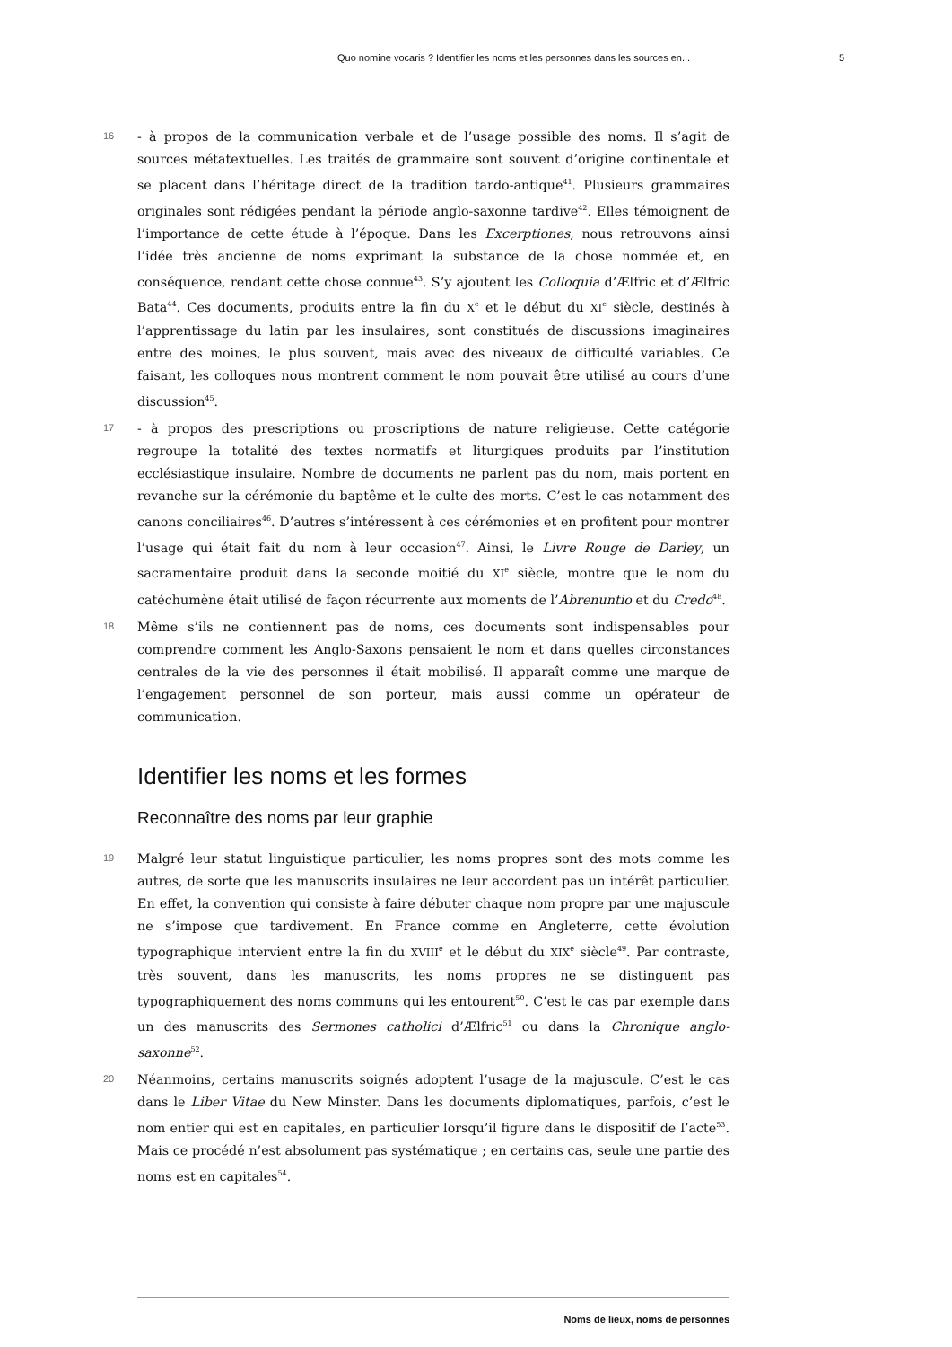Quo nomine vocaris ? Identifier les noms et les personnes dans les sources en... 5
16
- à propos de la communication verbale et de l’usage possible des noms. Il s’agit de sources métatextuelles. Les traités de grammaire sont souvent d’origine continentale et se placent dans l’héritage direct de la tradition tardo-antique<sup>41</sup>. Plusieurs grammaires originales sont rédigées pendant la période anglo-saxonne tardive<sup>42</sup>. Elles témoignent de l’importance de cette étude à l’époque. Dans les Excerptiones, nous retrouvons ainsi l’idée très ancienne de noms exprimant la substance de la chose nommée et, en conséquence, rendant cette chose connue<sup>43</sup>. S’y ajoutent les Colloquia d’Ælfric et d’Ælfric Bata<sup>44</sup>. Ces documents, produits entre la fin du X<sup>e</sup> et le début du XI<sup>e</sup> siècle, destinés à l’apprentissage du latin par les insulaires, sont constitués de discussions imaginaires entre des moines, le plus souvent, mais avec des niveaux de difficulté variables. Ce faisant, les colloques nous montrent comment le nom pouvait être utilisé au cours d’une discussion<sup>45</sup>.
17
- à propos des prescriptions ou proscriptions de nature religieuse. Cette catégorie regroupe la totalité des textes normatifs et liturgiques produits par l’institution ecclésiastique insulaire. Nombre de documents ne parlent pas du nom, mais portent en revanche sur la cérémonie du baptême et le culte des morts. C’est le cas notamment des canons conciliaires<sup>46</sup>. D’autres s’intéressent à ces cérémonies et en profitent pour montrer l’usage qui était fait du nom à leur occasion<sup>47</sup>. Ainsi, le Livre Rouge de Darley, un sacramentaire produit dans la seconde moitié du XI<sup>e</sup> siècle, montre que le nom du catéchumène était utilisé de façon récurrente aux moments de l’Abrenuntio et du Credo<sup>48</sup>.
18
Même s’ils ne contiennent pas de noms, ces documents sont indispensables pour comprendre comment les Anglo-Saxons pensaient le nom et dans quelles circonstances centrales de la vie des personnes il était mobilisé. Il apparaît comme une marque de l’engagement personnel de son porteur, mais aussi comme un opérateur de communication.
Identifier les noms et les formes
Reconnaître des noms par leur graphie
19
Malgré leur statut linguistique particulier, les noms propres sont des mots comme les autres, de sorte que les manuscrits insulaires ne leur accordent pas un intérêt particulier. En effet, la convention qui consiste à faire débuter chaque nom propre par une majuscule ne s’impose que tardivement. En France comme en Angleterre, cette évolution typographique intervient entre la fin du XVIII<sup>e</sup> et le début du XIX<sup>e</sup> siècle<sup>49</sup>. Par contraste, très souvent, dans les manuscrits, les noms propres ne se distinguent pas typographiquement des noms communs qui les entourent<sup>50</sup>. C’est le cas par exemple dans un des manuscrits des Sermones catholici d’Ælfric<sup>51</sup> ou dans la Chronique anglo-saxonne<sup>52</sup>.
20
Néanmoins, certains manuscrits soignés adoptent l’usage de la majuscule. C’est le cas dans le Liber Vitae du New Minster. Dans les documents diplomatiques, parfois, c’est le nom entier qui est en capitales, en particulier lorsqu’il figure dans le dispositif de l’acte<sup>53</sup>. Mais ce procédé n’est absolument pas systématique ; en certains cas, seule une partie des noms est en capitales<sup>54</sup>.
Noms de lieux, noms de personnes